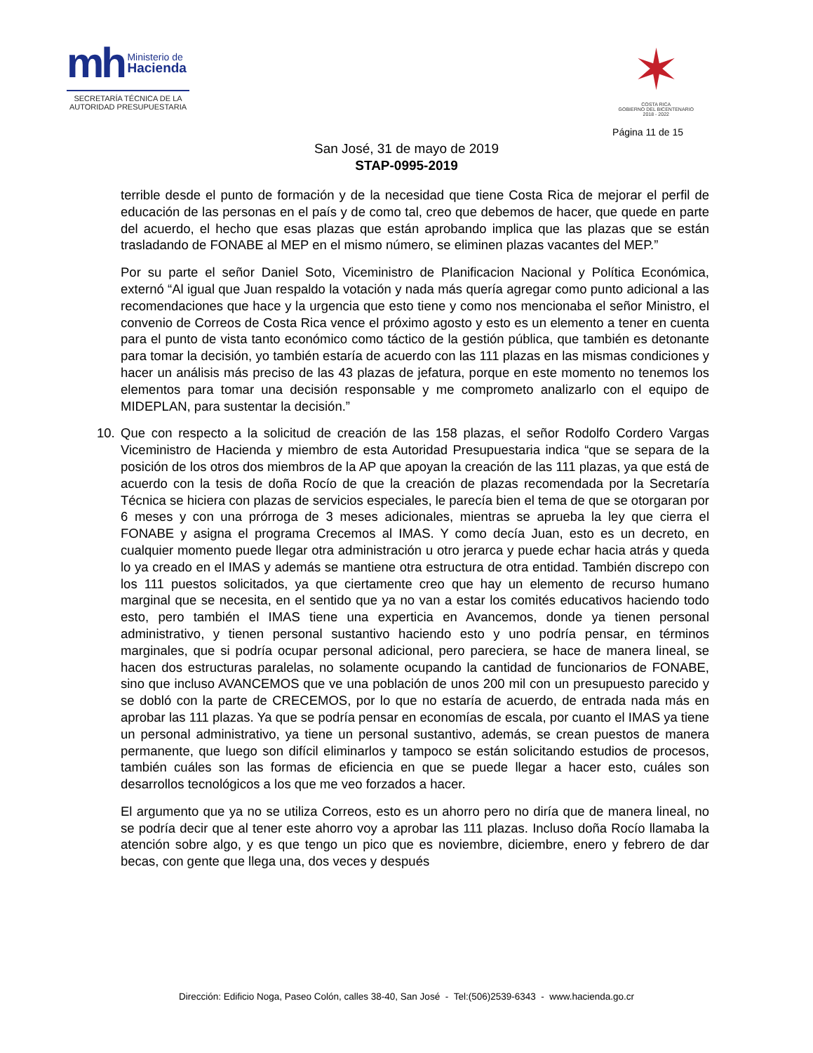mh Ministerio de
Hacienda
SECRETARÍA TÉCNICA DE LA
AUTORIDAD PRESUPUESTARIA
✶
COSTA RICA
GOBIERNO DEL BICENTENARIO
2018 - 2022
Página 11 de 15
San José, 31 de mayo de 2019
STAP-0995-2019
terrible desde el punto de formación y de la necesidad que tiene Costa Rica de mejorar el perfil de educación de las personas en el país y de como tal, creo que debemos de hacer, que quede en parte del acuerdo, el hecho que esas plazas que están aprobando implica que las plazas que se están trasladando de FONABE al MEP en el mismo número, se eliminen plazas vacantes del MEP.”
Por su parte el señor Daniel Soto, Viceministro de Planificacion Nacional y Política Económica, externó “Al igual que Juan respaldo la votación y nada más quería agregar como punto adicional a las recomendaciones que hace y la urgencia que esto tiene y como nos mencionaba el señor Ministro, el convenio de Correos de Costa Rica vence el próximo agosto y esto es un elemento a tener en cuenta para el punto de vista tanto económico como táctico de la gestión pública, que también es detonante para tomar la decisión, yo también estaría de acuerdo con las 111 plazas en las mismas condiciones y hacer un análisis más preciso de las 43 plazas de jefatura, porque en este momento no tenemos los elementos para tomar una decisión responsable y me comprometo analizarlo con el equipo de MIDEPLAN, para sustentar la decisión.”
10. Que con respecto a la solicitud de creación de las 158 plazas, el señor Rodolfo Cordero Vargas Viceministro de Hacienda y miembro de esta Autoridad Presupuestaria indica “que se separa de la posición de los otros dos miembros de la AP que apoyan la creación de las 111 plazas, ya que está de acuerdo con la tesis de doña Rocío de que la creación de plazas recomendada por la Secretaría Técnica se hiciera con plazas de servicios especiales, le parecía bien el tema de que se otorgaran por 6 meses y con una prórroga de 3 meses adicionales, mientras se aprueba la ley que cierra el FONABE y asigna el programa Crecemos al IMAS. Y como decía Juan, esto es un decreto, en cualquier momento puede llegar otra administración u otro jerarca y puede echar hacia atrás y queda lo ya creado en el IMAS y además se mantiene otra estructura de otra entidad. También discrepo con los 111 puestos solicitados, ya que ciertamente creo que hay un elemento de recurso humano marginal que se necesita, en el sentido que ya no van a estar los comités educativos haciendo todo esto, pero también el IMAS tiene una experticia en Avancemos, donde ya tienen personal administrativo, y tienen personal sustantivo haciendo esto y uno podría pensar, en términos marginales, que si podría ocupar personal adicional, pero pareciera, se hace de manera lineal, se hacen dos estructuras paralelas, no solamente ocupando la cantidad de funcionarios de FONABE, sino que incluso AVANCEMOS que ve una población de unos 200 mil con un presupuesto parecido y se dobló con la parte de CRECEMOS, por lo que no estaría de acuerdo, de entrada nada más en aprobar las 111 plazas. Ya que se podría pensar en economías de escala, por cuanto el IMAS ya tiene un personal administrativo, ya tiene un personal sustantivo, además, se crean puestos de manera permanente, que luego son difícil eliminarlos y tampoco se están solicitando estudios de procesos, también cuáles son las formas de eficiencia en que se puede llegar a hacer esto, cuáles son desarrollos tecnológicos a los que me veo forzados a hacer.
El argumento que ya no se utiliza Correos, esto es un ahorro pero no diría que de manera lineal, no se podría decir que al tener este ahorro voy a aprobar las 111 plazas. Incluso doña Rocío llamaba la atención sobre algo, y es que tengo un pico que es noviembre, diciembre, enero y febrero de dar becas, con gente que llega una, dos veces y después
Dirección: Edificio Noga, Paseo Colón, calles 38-40, San José - Tel:(506)2539-6343 - www.hacienda.go.cr